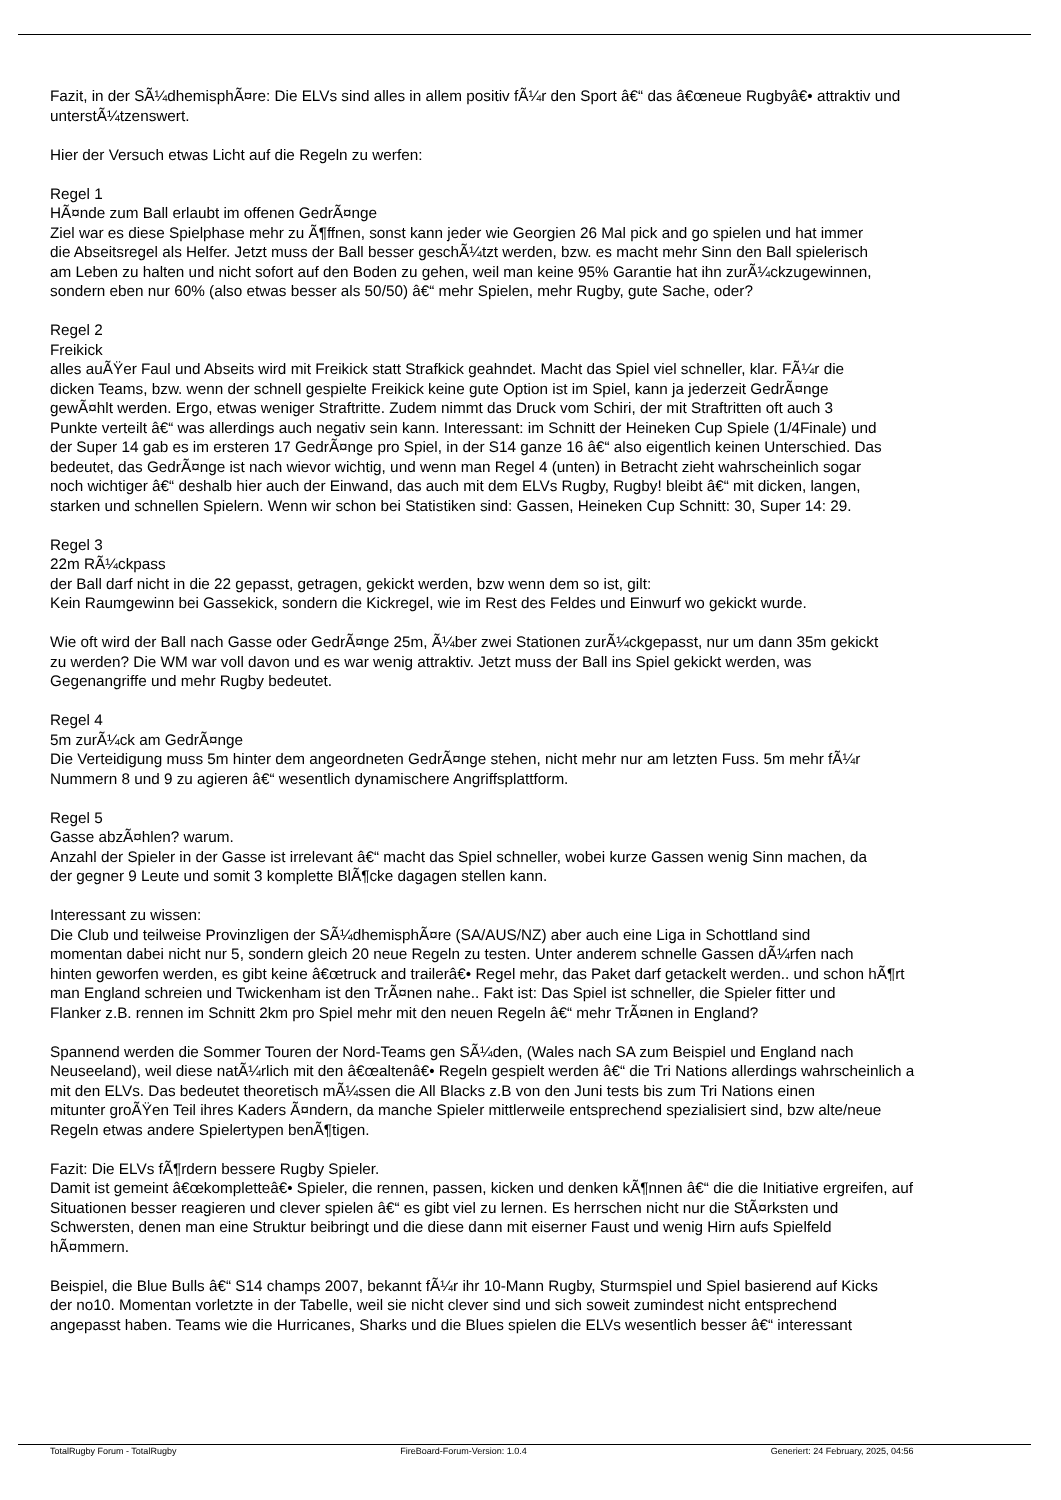Fazit, in der SÃ¼dhemisphÃ¤re: Die ELVs sind alles in allem positiv fÃ¼r den Sport â€“ das â€œneue Rugbyâ€• attraktiv und
unterstÃ¼tzenswert.
Hier der Versuch etwas Licht auf die Regeln zu werfen:
Regel 1
HÃ¤nde zum Ball erlaubt im offenen GedrÃ¤nge
Ziel war es diese Spielphase mehr zu Ã¶ffnen, sonst kann jeder wie Georgien 26 Mal pick and go spielen und hat immer
die Abseitsregel als Helfer. Jetzt muss der Ball besser geschÃ¼tzt werden, bzw. es macht mehr Sinn den Ball spielerisch
am Leben zu halten und nicht sofort auf den Boden zu gehen, weil man keine 95% Garantie hat ihn zurÃ¼ckzugewinnen,
sondern eben nur 60% (also etwas besser als 50/50) â€“ mehr Spielen, mehr Rugby, gute Sache, oder?
Regel 2
Freikick
alles auÃŸer Faul und Abseits wird mit Freikick statt Strafkick geahndet. Macht das Spiel viel schneller, klar. FÃ¼r die
dicken Teams, bzw. wenn der schnell gespielte Freikick keine gute Option ist im Spiel, kann ja jederzeit GedrÃ¤nge
gewÃ¤hlt werden. Ergo, etwas weniger Straftritte. Zudem nimmt das Druck vom Schiri, der mit Straftritten oft auch 3
Punkte verteilt â€“ was allerdings auch negativ sein kann. Interessant: im Schnitt der Heineken Cup Spiele (1/4Finale) und
der Super 14 gab es im ersteren 17 GedrÃ¤nge pro Spiel, in der S14 ganze 16 â€“ also eigentlich keinen Unterschied. Das
bedeutet, das GedrÃ¤nge ist nach wievor wichtig, und wenn man Regel 4 (unten) in Betracht zieht wahrscheinlich sogar
noch wichtiger â€“ deshalb hier auch der Einwand, das auch mit dem ELVs Rugby, Rugby! bleibt â€“ mit dicken, langen,
starken und schnellen Spielern. Wenn wir schon bei Statistiken sind: Gassen, Heineken Cup Schnitt: 30, Super 14: 29.
Regel 3
22m RÃ¼ckpass
der Ball darf nicht in die 22 gepasst, getragen, gekickt werden, bzw wenn dem so ist, gilt:
Kein Raumgewinn bei Gassekick, sondern die Kickregel, wie im Rest des Feldes und Einwurf wo gekickt wurde.
Wie oft wird der Ball nach Gasse oder GedrÃ¤nge 25m, Ã¼ber zwei Stationen zurÃ¼ckgepasst, nur um dann 35m gekickt
zu werden? Die WM war voll davon und es war wenig attraktiv. Jetzt muss der Ball ins Spiel gekickt werden, was
Gegenangriffe und mehr Rugby bedeutet.
Regel 4
5m zurÃ¼ck am GedrÃ¤nge
Die Verteidigung muss 5m hinter dem angeordneten GedrÃ¤nge stehen, nicht mehr nur am letzten Fuss. 5m mehr fÃ¼r
Nummern 8 und 9 zu agieren â€“ wesentlich dynamischere Angriffsplattform.
Regel 5
Gasse abzÃ¤hlen? warum.
Anzahl der Spieler in der Gasse ist irrelevant â€“ macht das Spiel schneller, wobei kurze Gassen wenig Sinn machen, da
der gegner 9 Leute und somit 3 komplette BlÃ¶cke dagagen stellen kann.
Interessant zu wissen:
Die Club und teilweise Provinzligen der SÃ¼dhemisphÃ¤re (SA/AUS/NZ) aber auch eine Liga in Schottland sind
momentan dabei nicht nur 5, sondern gleich 20 neue Regeln zu testen. Unter anderem schnelle Gassen dÃ¼rfen nach
hinten geworfen werden, es gibt keine â€œtruck and trailerâ€• Regel mehr, das Paket darf getackelt werden.. und schon hÃ¶rt
man England schreien und Twickenham ist den TrÃ¤nen nahe.. Fakt ist: Das Spiel ist schneller, die Spieler fitter und
Flanker z.B. rennen im Schnitt 2km pro Spiel mehr mit den neuen Regeln â€“ mehr TrÃ¤nen in England?
Spannend werden die Sommer Touren der Nord-Teams gen SÃ¼den, (Wales nach SA zum Beispiel und England nach
Neuseeland), weil diese natÃ¼rlich mit den â€œaltenâ€• Regeln gespielt werden â€“ die Tri Nations allerdings wahrscheinlich a
mit den ELVs. Das bedeutet theoretisch mÃ¼ssen die All Blacks z.B von den Juni tests bis zum Tri Nations einen
mitunter groÃŸen Teil ihres Kaders Ã¤ndern, da manche Spieler mittlerweile entsprechend spezialisiert sind, bzw alte/neue
Regeln etwas andere Spielertypen benÃ¶tigen.
Fazit: Die ELVs fÃ¶rdern bessere Rugby Spieler.
Damit ist gemeint â€œkompletteâ€• Spieler, die rennen, passen, kicken und denken kÃ¶nnen â€“ die die Initiative ergreifen, auf
Situationen besser reagieren und clever spielen â€“ es gibt viel zu lernen. Es herrschen nicht nur die StÃ¤rksten und
Schwersten, denen man eine Struktur beibringt und die diese dann mit eiserner Faust und wenig Hirn aufs Spielfeld
hÃ¤mmern.
Beispiel, die Blue Bulls â€“ S14 champs 2007, bekannt fÃ¼r ihr 10-Mann Rugby, Sturmspiel und Spiel basierend auf Kicks
der no10. Momentan vorletzte in der Tabelle, weil sie nicht clever sind und sich soweit zumindest nicht entsprechend
angepasst haben. Teams wie die Hurricanes, Sharks und die Blues spielen die ELVs wesentlich besser â€“ interessant
TotalRugby Forum - TotalRugby FireBoard-Forum-Version: 1.0.4 Generiert: 24 February, 2025, 04:56